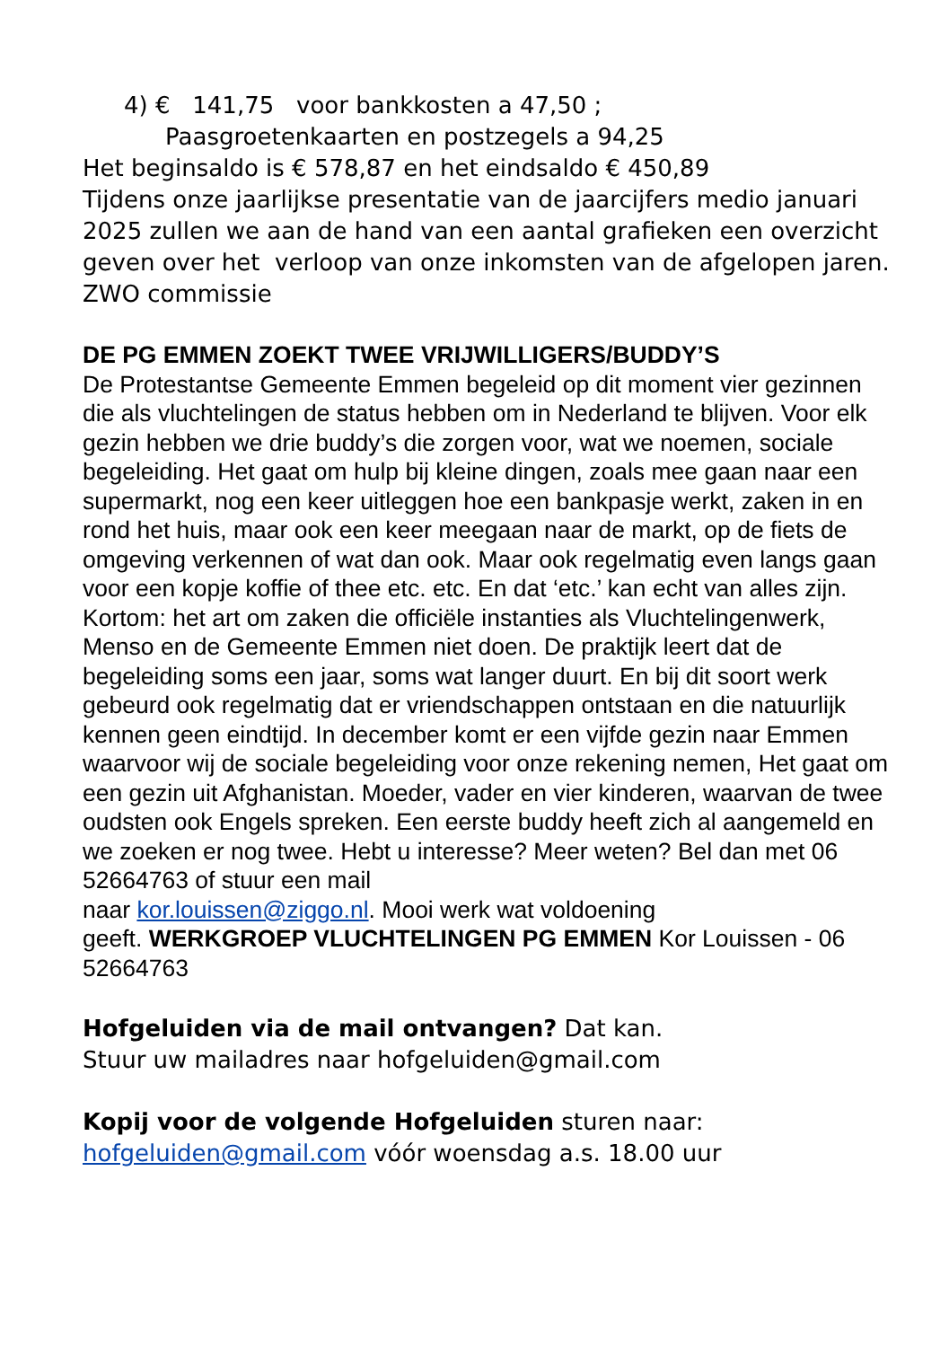4) € 141,75 voor bankkosten a 47,50 ;
Paasgroetenkaarten en postzegels a 94,25
Het beginsaldo is € 578,87 en het eindsaldo € 450,89
Tijdens onze jaarlijkse presentatie van de jaarcijfers medio januari 2025 zullen we aan de hand van een aantal grafieken een overzicht geven over het verloop van onze inkomsten van de afgelopen jaren. ZWO commissie
DE PG EMMEN ZOEKT TWEE VRIJWILLIGERS/BUDDY’S
De Protestantse Gemeente Emmen begeleid op dit moment vier gezinnen die als vluchtelingen de status hebben om in Nederland te blijven. Voor elk gezin hebben we drie buddy’s die zorgen voor, wat we noemen, sociale begeleiding. Het gaat om hulp bij kleine dingen, zoals mee gaan naar een supermarkt, nog een keer uitleggen hoe een bankpasje werkt, zaken in en rond het huis, maar ook een keer meegaan naar de markt, op de fiets de omgeving verkennen of wat dan ook. Maar ook regelmatig even langs gaan voor een kopje koffie of thee etc. etc. En dat ‘etc.’ kan echt van alles zijn. Kortom: het art om zaken die officiële instanties als Vluchtelingenwerk, Menso en de Gemeente Emmen niet doen. De praktijk leert dat de begeleiding soms een jaar, soms wat langer duurt. En bij dit soort werk gebeurd ook regelmatig dat er vriendschappen ontstaan en die natuurlijk kennen geen eindtijd. In december komt er een vijfde gezin naar Emmen waarvoor wij de sociale begeleiding voor onze rekening nemen, Het gaat om een gezin uit Afghanistan. Moeder, vader en vier kinderen, waarvan de twee oudsten ook Engels spreken. Een eerste buddy heeft zich al aangemeld en we zoeken er nog twee. Hebt u interesse? Meer weten? Bel dan met 06 52664763 of stuur een mail
naar kor.louissen@ziggo.nl. Mooi werk wat voldoening
geeft. WERKGROEP VLUCHTELINGEN PG EMMEN Kor Louissen - 06 52664763
Hofgeluiden via de mail ontvangen? Dat kan.
Stuur uw mailadres naar hofgeluiden@gmail.com
Kopij voor de volgende Hofgeluiden sturen naar:
hofgeluiden@gmail.com vóór woensdag a.s. 18.00 uur